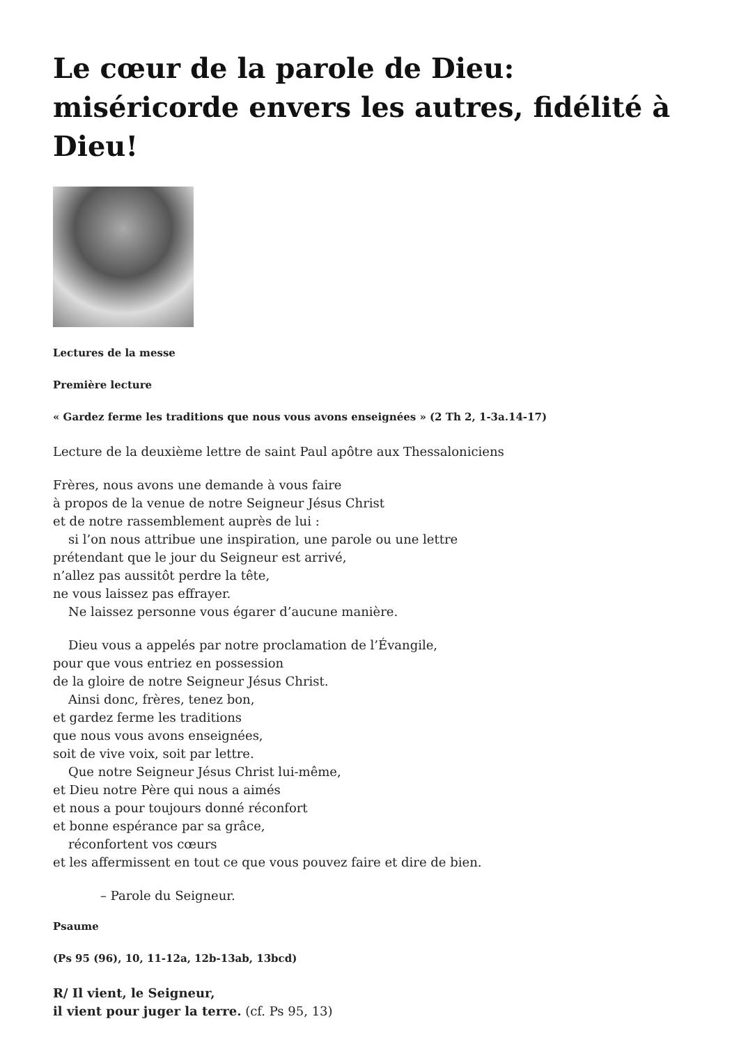Le cœur de la parole de Dieu: miséricorde envers les autres, fidélité à Dieu!
Lectures de la messe
Première lecture
« Gardez ferme les traditions que nous vous avons enseignées » (2 Th 2, 1-3a.14-17)
Lecture de la deuxième lettre de saint Paul apôtre aux Thessaloniciens
Frères, nous avons une demande à vous faire
à propos de la venue de notre Seigneur Jésus Christ
et de notre rassemblement auprès de lui :
si l’on nous attribue une inspiration, une parole ou une lettre
prétendant que le jour du Seigneur est arrivé,
n’allez pas aussitôt perdre la tête,
ne vous laissez pas effrayer.
Ne laissez personne vous égarer d’aucune manière.
Dieu vous a appelés par notre proclamation de l’Évangile,
pour que vous entriez en possession
de la gloire de notre Seigneur Jésus Christ.
Ainsi donc, frères, tenez bon,
et gardez ferme les traditions
que nous vous avons enseignées,
soit de vive voix, soit par lettre.
Que notre Seigneur Jésus Christ lui-même,
et Dieu notre Père qui nous a aimés
et nous a pour toujours donné réconfort
et bonne espérance par sa grâce,
réconfortent vos cœurs
et les affermissent en tout ce que vous pouvez faire et dire de bien.
– Parole du Seigneur.
Psaume
(Ps 95 (96), 10, 11-12a, 12b-13ab, 13bcd)
R/ Il vient, le Seigneur,
il vient pour juger la terre. (cf. Ps 95, 13)